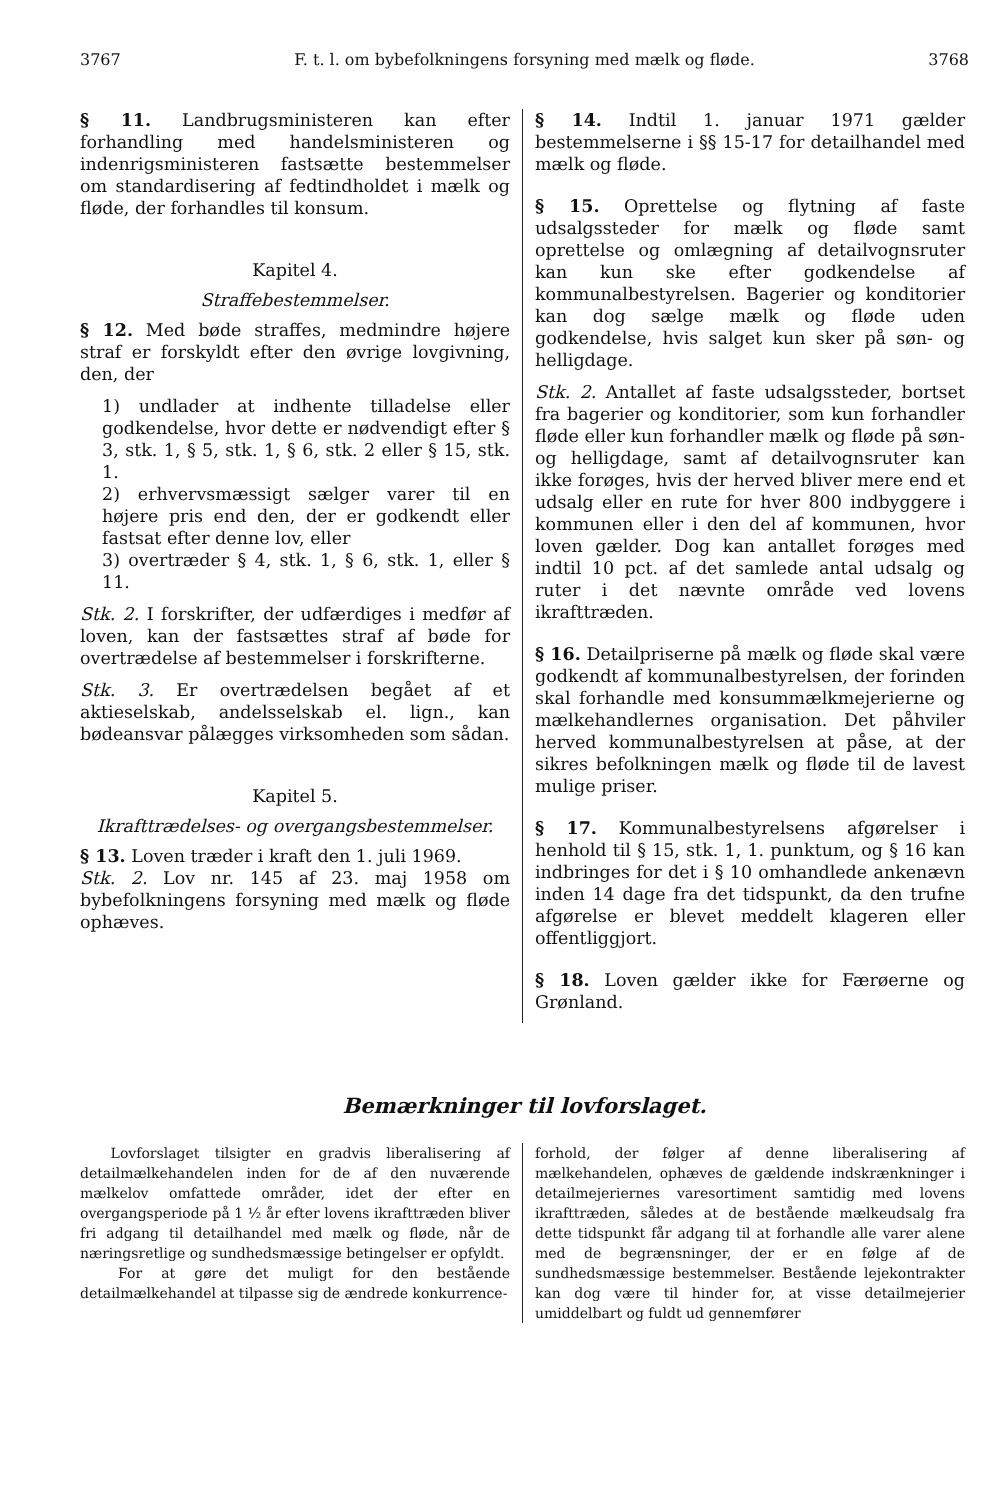3767 F. t. l. om bybefolkningens forsyning med mælk og fløde. 3768
§ 11. Landbrugsministeren kan efter forhandling med handelsministeren og indenrigsministeren fastsætte bestemmelser om standardisering af fedtindholdet i mælk og fløde, der forhandles til konsum.
Kapitel 4.
Straffebestemmelser.
§ 12. Med bøde straffes, medmindre højere straf er forskyldt efter den øvrige lovgivning, den, der
1) undlader at indhente tilladelse eller godkendelse, hvor dette er nødvendigt efter § 3, stk. 1, § 5, stk. 1, § 6, stk. 2 eller § 15, stk. 1.
2) erhvervsmæssigt sælger varer til en højere pris end den, der er godkendt eller fastsat efter denne lov, eller
3) overtræder § 4, stk. 1, § 6, stk. 1, eller § 11.
Stk. 2. I forskrifter, der udfærdiges i medfør af loven, kan der fastsættes straf af bøde for overtrædelse af bestemmelser i forskrifterne.
Stk. 3. Er overtrædelsen begået af et aktieselskab, andelsselskab el. lign., kan bødeansvar pålægges virksomheden som sådan.
Kapitel 5.
Ikrafttrædelses- og overgangsbestemmelser.
§ 13. Loven træder i kraft den 1. juli 1969.
Stk. 2. Lov nr. 145 af 23. maj 1958 om bybefolkningens forsyning med mælk og fløde ophæves.
§ 14. Indtil 1. januar 1971 gælder bestemmelserne i §§ 15-17 for detailhandel med mælk og fløde.
§ 15. Oprettelse og flytning af faste udsalgssteder for mælk og fløde samt oprettelse og omlægning af detailvognsruter kan kun ske efter godkendelse af kommunalbestyrelsen. Bagerier og konditorier kan dog sælge mælk og fløde uden godkendelse, hvis salget kun sker på søn- og helligdage.
Stk. 2. Antallet af faste udsalgssteder, bortset fra bagerier og konditorier, som kun forhandler fløde eller kun forhandler mælk og fløde på søn- og helligdage, samt af detailvognsruter kan ikke forøges, hvis der herved bliver mere end et udsalg eller en rute for hver 800 indbyggere i kommunen eller i den del af kommunen, hvor loven gælder. Dog kan antallet forøges med indtil 10 pct. af det samlede antal udsalg og ruter i det nævnte område ved lovens ikrafttræden.
§ 16. Detailpriserne på mælk og fløde skal være godkendt af kommunalbestyrelsen, der forinden skal forhandle med konsummælkmejerierne og mælkehandlernes organisation. Det påhviler herved kommunalbestyrelsen at påse, at der sikres befolkningen mælk og fløde til de lavest mulige priser.
§ 17. Kommunalbestyrelsens afgørelser i henhold til § 15, stk. 1, 1. punktum, og § 16 kan indbringes for det i § 10 omhandlede ankenævn inden 14 dage fra det tidspunkt, da den trufne afgørelse er blevet meddelt klageren eller offentliggjort.
§ 18. Loven gælder ikke for Færøerne og Grønland.
Bemærkninger til lovforslaget.
Lovforslaget tilsigter en gradvis liberalisering af detailmælkehandelen inden for de af den nuværende mælkelov omfattede områder, idet der efter en overgangsperiode på 1 ½ år efter lovens ikrafttræden bliver fri adgang til detailhandel med mælk og fløde, når de næringsretlige og sundhedsmæssige betingelser er opfyldt.
For at gøre det muligt for den bestående detailmælkehandel at tilpasse sig de ændrede konkurrence-
forhold, der følger af denne liberalisering af mælkehandelen, ophæves de gældende indskrænkninger i detailmejeriernes varesortiment samtidig med lovens ikrafttræden, således at de bestående mælkeudsalg fra dette tidspunkt får adgang til at forhandle alle varer alene med de begrænsninger, der er en følge af de sundhedsmæssige bestemmelser. Bestående lejekontrakter kan dog være til hinder for, at visse detailmejerier umiddelbart og fuldt ud gennemfører